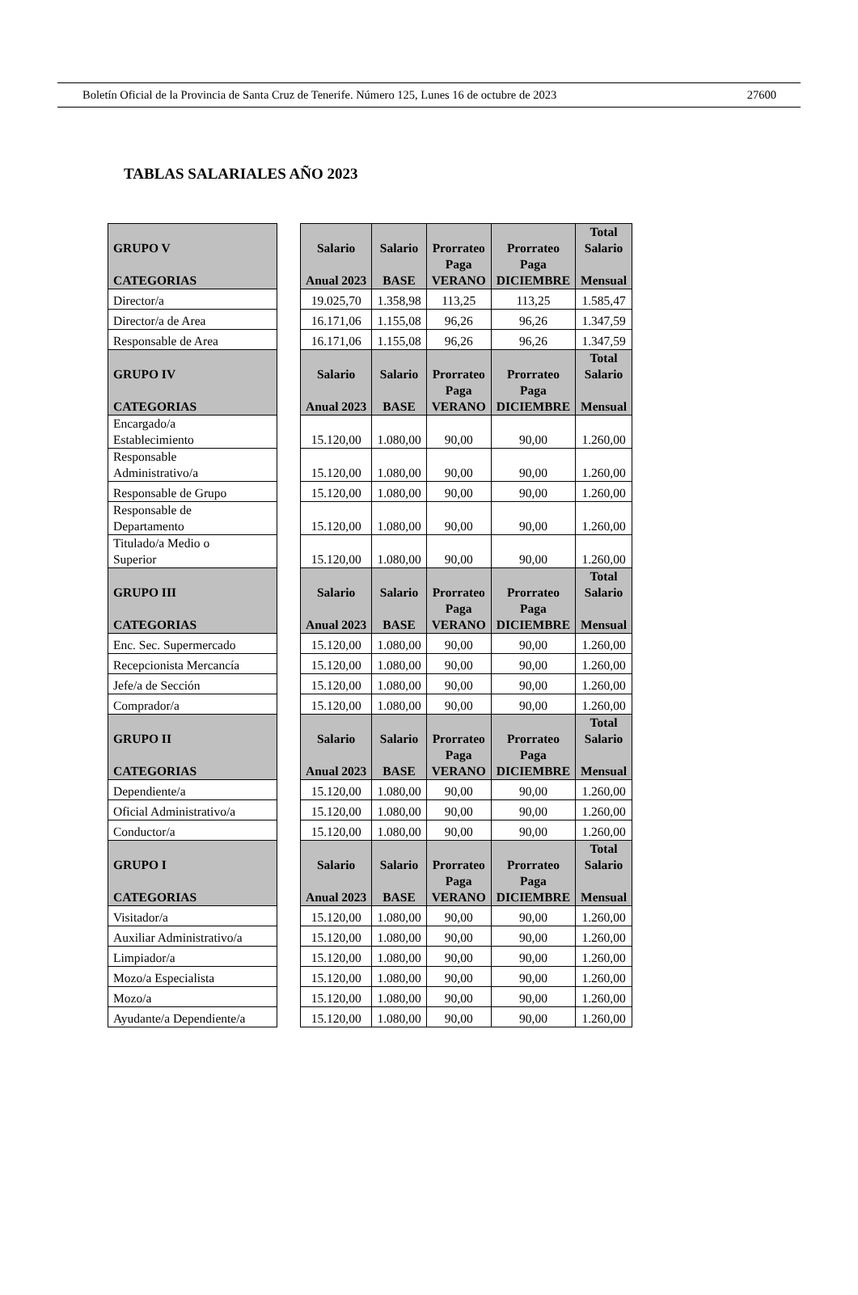Boletín Oficial de la Provincia de Santa Cruz de Tenerife. Número 125, Lunes 16 de octubre de 2023 27600
TABLAS SALARIALES AÑO 2023
| GRUPO V CATEGORIAS | | Salario Anual 2023 | Salario BASE | Prorrateo Paga VERANO | Prorrateo Paga DICIEMBRE | Total Salario Mensual |
| Director/a | | 19.025,70 | 1.358,98 | 113,25 | 113,25 | 1.585,47 |
| Director/a de Area | | 16.171,06 | 1.155,08 | 96,26 | 96,26 | 1.347,59 |
| Responsable de Area | | 16.171,06 | 1.155,08 | 96,26 | 96,26 | 1.347,59 |
| GRUPO IV CATEGORIAS | | Salario Anual 2023 | Salario BASE | Prorrateo Paga VERANO | Prorrateo Paga DICIEMBRE | Total Salario Mensual |
| Encargado/a Establecimiento | | 15.120,00 | 1.080,00 | 90,00 | 90,00 | 1.260,00 |
| Responsable Administrativo/a | | 15.120,00 | 1.080,00 | 90,00 | 90,00 | 1.260,00 |
| Responsable de Grupo | | 15.120,00 | 1.080,00 | 90,00 | 90,00 | 1.260,00 |
| Responsable de Departamento | | 15.120,00 | 1.080,00 | 90,00 | 90,00 | 1.260,00 |
| Titulado/a Medio o Superior | | 15.120,00 | 1.080,00 | 90,00 | 90,00 | 1.260,00 |
| GRUPO III CATEGORIAS | | Salario Anual 2023 | Salario BASE | Prorrateo Paga VERANO | Prorrateo Paga DICIEMBRE | Total Salario Mensual |
| Enc. Sec. Supermercado | | 15.120,00 | 1.080,00 | 90,00 | 90,00 | 1.260,00 |
| Recepcionista Mercancía | | 15.120,00 | 1.080,00 | 90,00 | 90,00 | 1.260,00 |
| Jefe/a de Sección | | 15.120,00 | 1.080,00 | 90,00 | 90,00 | 1.260,00 |
| Comprador/a | | 15.120,00 | 1.080,00 | 90,00 | 90,00 | 1.260,00 |
| GRUPO II CATEGORIAS | | Salario Anual 2023 | Salario BASE | Prorrateo Paga VERANO | Prorrateo Paga DICIEMBRE | Total Salario Mensual |
| Dependiente/a | | 15.120,00 | 1.080,00 | 90,00 | 90,00 | 1.260,00 |
| Oficial Administrativo/a | | 15.120,00 | 1.080,00 | 90,00 | 90,00 | 1.260,00 |
| Conductor/a | | 15.120,00 | 1.080,00 | 90,00 | 90,00 | 1.260,00 |
| GRUPO I CATEGORIAS | | Salario Anual 2023 | Salario BASE | Prorrateo Paga VERANO | Prorrateo Paga DICIEMBRE | Total Salario Mensual |
| Visitador/a | | 15.120,00 | 1.080,00 | 90,00 | 90,00 | 1.260,00 |
| Auxiliar Administrativo/a | | 15.120,00 | 1.080,00 | 90,00 | 90,00 | 1.260,00 |
| Limpiador/a | | 15.120,00 | 1.080,00 | 90,00 | 90,00 | 1.260,00 |
| Mozo/a Especialista | | 15.120,00 | 1.080,00 | 90,00 | 90,00 | 1.260,00 |
| Mozo/a | | 15.120,00 | 1.080,00 | 90,00 | 90,00 | 1.260,00 |
| Ayudante/a Dependiente/a | | 15.120,00 | 1.080,00 | 90,00 | 90,00 | 1.260,00 |